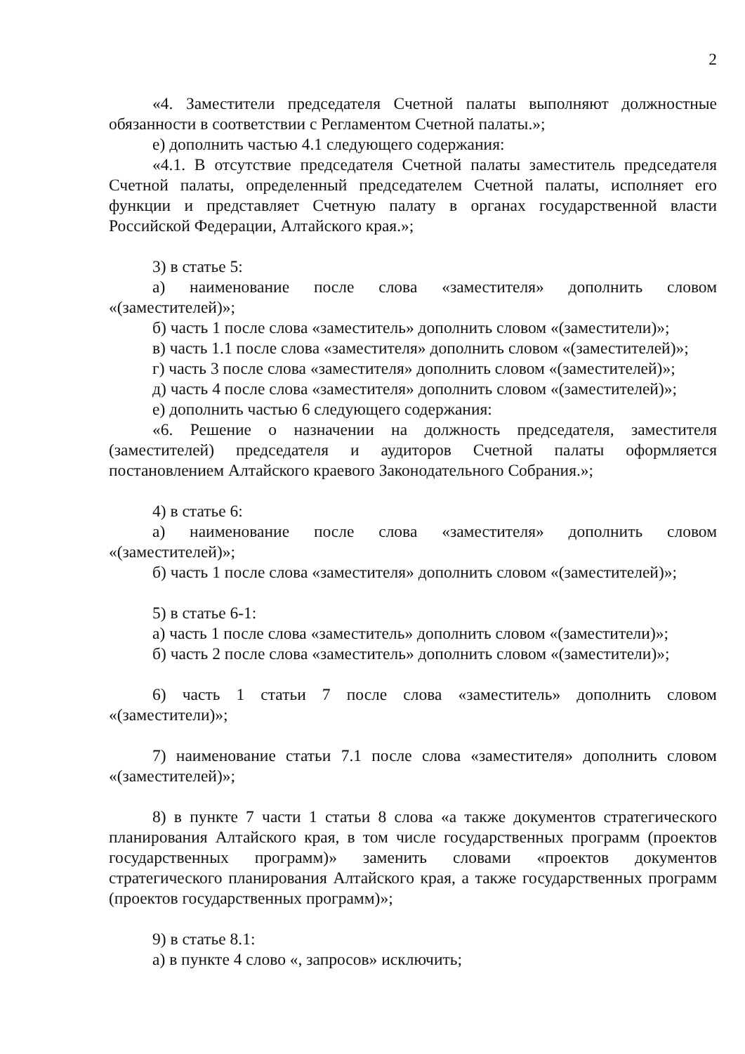2
«4. Заместители председателя Счетной палаты выполняют должностные обязанности в соответствии с Регламентом Счетной палаты.»;
е) дополнить частью 4.1 следующего содержания:
«4.1. В отсутствие председателя Счетной палаты заместитель председателя Счетной палаты, определенный председателем Счетной палаты, исполняет его функции и представляет Счетную палату в органах государственной власти Российской Федерации, Алтайского края.»;
3) в статье 5:
а) наименование после слова «заместителя» дополнить словом «(заместителей)»;
б) часть 1 после слова «заместитель» дополнить словом «(заместители)»;
в) часть 1.1 после слова «заместителя» дополнить словом «(заместителей)»;
г) часть 3 после слова «заместителя» дополнить словом «(заместителей)»;
д) часть 4 после слова «заместителя» дополнить словом «(заместителей)»;
е) дополнить частью 6 следующего содержания:
«6. Решение о назначении на должность председателя, заместителя (заместителей) председателя и аудиторов Счетной палаты оформляется постановлением Алтайского краевого Законодательного Собрания.»;
4) в статье 6:
а) наименование после слова «заместителя» дополнить словом «(заместителей)»;
б) часть 1 после слова «заместителя» дополнить словом «(заместителей)»;
5) в статье 6-1:
а) часть 1 после слова «заместитель» дополнить словом «(заместители)»;
б) часть 2 после слова «заместитель» дополнить словом «(заместители)»;
6) часть 1 статьи 7 после слова «заместитель» дополнить словом «(заместители)»;
7) наименование статьи 7.1 после слова «заместителя» дополнить словом «(заместителей)»;
8) в пункте 7 части 1 статьи 8 слова «а также документов стратегического планирования Алтайского края, в том числе государственных программ (проектов государственных программ)» заменить словами «проектов документов стратегического планирования Алтайского края, а также государственных программ (проектов государственных программ)»;
9) в статье 8.1:
а) в пункте 4 слово «, запросов» исключить;